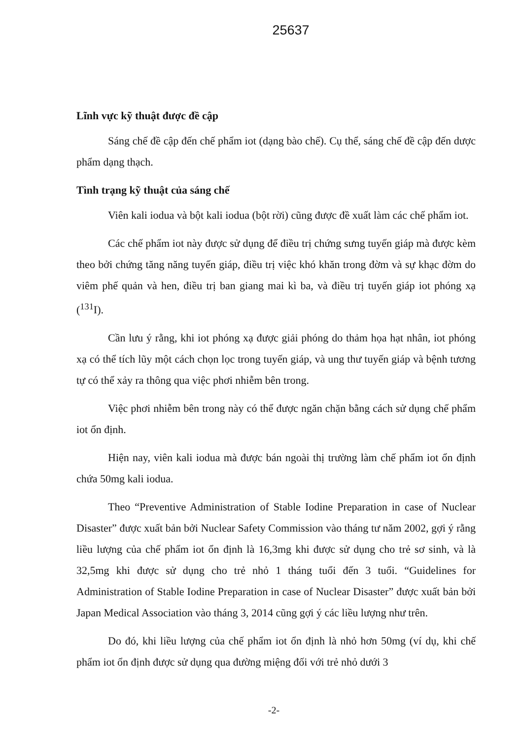25637
Lĩnh vực kỹ thuật được đề cập
Sáng chế đề cập đến chế phẩm iot (dạng bào chế). Cụ thể, sáng chế đề cập đến dược phẩm dạng thạch.
Tình trạng kỹ thuật của sáng chế
Viên kali iodua và bột kali iodua (bột rời) cũng được đề xuất làm các chế phẩm iot.
Các chế phẩm iot này được sử dụng để điều trị chứng sưng tuyến giáp mà được kèm theo bởi chứng tăng năng tuyến giáp, điều trị việc khó khăn trong đờm và sự khạc đờm do viêm phế quản và hen, điều trị ban giang mai kì ba, và điều trị tuyến giáp iot phóng xạ (<sup>131</sup>I).
Cần lưu ý rằng, khi iot phóng xạ được giải phóng do thảm họa hạt nhân, iot phóng xạ có thể tích lũy một cách chọn lọc trong tuyến giáp, và ung thư tuyến giáp và bệnh tương tự có thể xảy ra thông qua việc phơi nhiễm bên trong.
Việc phơi nhiễm bên trong này có thể được ngăn chặn bằng cách sử dụng chế phẩm iot ổn định.
Hiện nay, viên kali iodua mà được bán ngoài thị trường làm chế phẩm iot ổn định chứa 50mg kali iodua.
Theo “Preventive Administration of Stable Iodine Preparation in case of Nuclear Disaster” được xuất bản bởi Nuclear Safety Commission vào tháng tư năm 2002, gợi ý rằng liều lượng của chế phẩm iot ổn định là 16,3mg khi được sử dụng cho trẻ sơ sinh, và là 32,5mg khi được sử dụng cho trẻ nhỏ 1 tháng tuổi đến 3 tuổi. “Guidelines for Administration of Stable Iodine Preparation in case of Nuclear Disaster” được xuất bản bởi Japan Medical Association vào tháng 3, 2014 cũng gợi ý các liều lượng như trên.
Do đó, khi liều lượng của chế phẩm iot ổn định là nhỏ hơn 50mg (ví dụ, khi chế phẩm iot ổn định được sử dụng qua đường miệng đối với trẻ nhỏ dưới 3
-2-